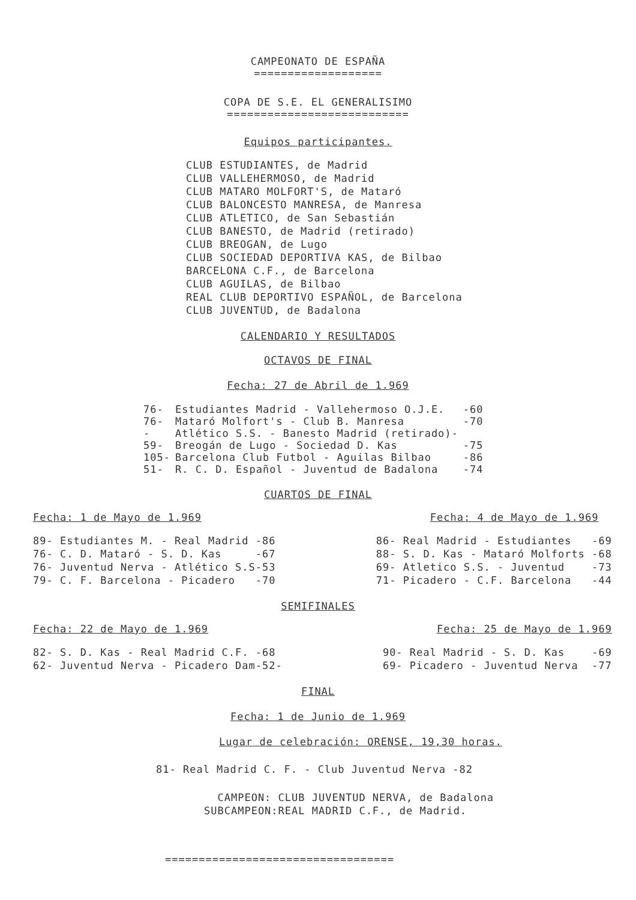CAMPEONATO DE ESPAÑA
===================
COPA DE S.E. EL GENERALISIMO
===========================
Equipos participantes.
CLUB ESTUDIANTES, de Madrid
CLUB VALLEHERMOSO, de Madrid
CLUB MATARO MOLFORT'S, de Mataró
CLUB BALONCESTO MANRESA, de Manresa
CLUB ATLETICO, de San Sebastián
CLUB BANESTO, de Madrid (retirado)
CLUB BREOGAN, de Lugo
CLUB SOCIEDAD DEPORTIVA KAS, de Bilbao
BARCELONA C.F., de Barcelona
CLUB AGUILAS, de Bilbao
REAL CLUB DEPORTIVO ESPAÑOL, de Barcelona
CLUB JUVENTUD, de Badalona
CALENDARIO Y RESULTADOS
OCTAVOS DE FINAL
Fecha: 27 de Abril de 1.969
| 76- | Estudiantes Madrid - Vallehermoso O.J.E. | -60 |
| 76- | Mataró Molfort's - Club B. Manresa | -70 |
| - | Atlético S.S. - Banesto Madrid (retirado)- | |
| 59- | Breogán de Lugo - Sociedad D. Kas | -75 |
| 105- | Barcelona Club Futbol - Aguilas Bilbao | -86 |
| 51- | R. C. D. Español - Juventud de Badalona | -74 |
CUARTOS DE FINAL
Fecha: 1 de Mayo de 1.969
89- Estudiantes M. - Real Madrid -86
76- C. D. Mataró - S. D. Kas     -67
76- Juventud Nerva - Atlético S.S-53
79- C. F. Barcelona - Picadero   -70
Fecha: 4 de Mayo de 1.969
86- Real Madrid - Estudiantes   -69
88- S. D. Kas - Mataró Molforts -68
69- Atletico S.S. - Juventud    -73
71- Picadero - C.F. Barcelona   -44
SEMIFINALES
Fecha: 22 de Mayo de 1.969
82- S. D. Kas - Real Madrid C.F. -68
62- Juventud Nerva - Picadero Dam-52-
Fecha: 25 de Mayo de 1.969
90- Real Madrid - S. D. Kas    -69
69- Picadero - Juventud Nerva  -77
FINAL
Fecha: 1 de Junio de 1.969
Lugar de celebración: ORENSE, 19,30 horas.
81- Real Madrid C. F. - Club Juventud Nerva -82
  CAMPEON: CLUB JUVENTUD NERVA, de Badalona
SUBCAMPEON:REAL MADRID C.F., de Madrid.
==================================